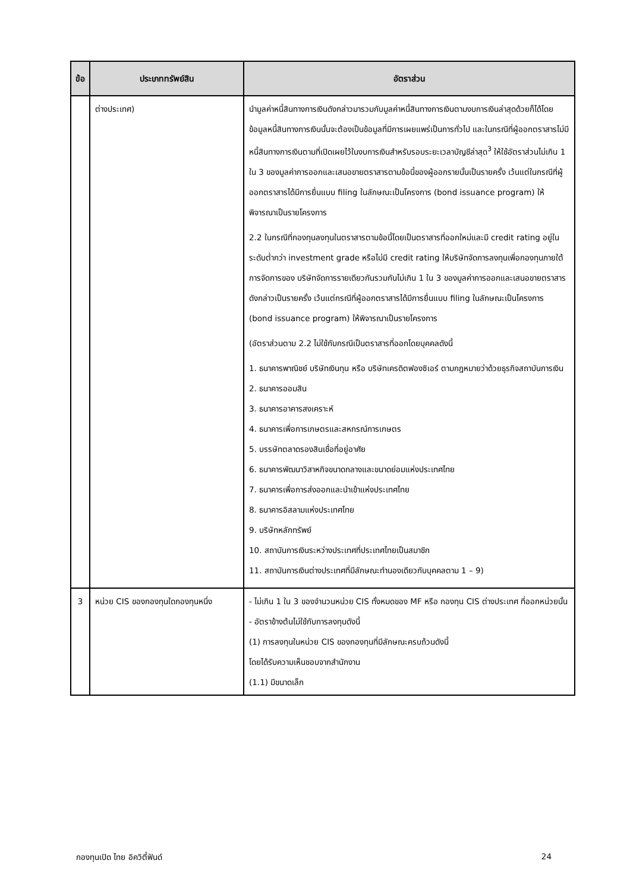| ข้อ | ประเภททรัพย์สิน | อัตราส่วน |
| --- | --- | --- |
| | ต่างประเทศ) | นำมูลค่าหนี้สินทางการเงินดังกล่าวมารวมกับมูลค่าหนี้สินทางการเงินตามงบการเงินล่าสุดด้วยก็ได้โดยข้อมูลหนี้สินทางการเงินนั้นจะต้องเป็นข้อมูลที่มีการเผยแพร่เป็นการทั่วไป และในกรณีที่ผู้ออกตราสารไม่มีหนี้สินทางการเงินตามที่เปิดเผยไว้ในงบการเงินสำหรับรอบระยะเวลาบัญชีล่าสุด<sup>3</sup> ให้ใช้อัตราส่วนไม่เกิน 1 ใน 3 ของมูลค่าการออกและเสนอขายตราสารตามข้อนี้ของผู้ออกรายนั้นเป็นรายครั้ง เว้นแต่ในกรณีที่ผู้ออกตราสารได้มีการยื่นแบบ filing ในลักษณะเป็นโครงการ (bond issuance program) ให้พิจารณาเป็นรายโครงการ 2.2 ในกรณีที่กองทุนลงทุนในตราสารตามข้อนี้โดยเป็นตราสารที่ออกใหม่และมี credit rating อยู่ในระดับต่ำกว่า investment grade หรือไม่มี credit rating ให้บริษัทจัดการลงทุนเพื่อกองทุนภายใต้การจัดการของ บริษัทจัดการรายเดียวกันรวมกันไม่เกิน 1 ใน 3 ของมูลค่าการออกและเสนอขายตราสารดังกล่าวเป็นรายครั้ง เว้นแต่กรณีที่ผู้ออกตราสารได้มีการยื่นแบบ filing ในลักษณะเป็นโครงการ (bond issuance program) ให้พิจารณาเป็นรายโครงการ (อัตราส่วนตาม 2.2 ไม่ใช้กับกรณีเป็นตราสารที่ออกโดยบุคคลดังนี้ 1. ธนาคารพาณิชย์ บริษัทเงินทุน หรือ บริษัทเครดิตฟองซิเอร์ ตามกฎหมายว่าด้วยธุรกิจสถาบันการเงิน 2. ธนาคารออมสิน 3. ธนาคารอาคารสงเคราะห์ 4. ธนาคารเพื่อการเกษตรและสหกรณ์การเกษตร 5. บรรษัทตลาดรองสินเชื่อที่อยู่อาศัย 6. ธนาคารพัฒนาวิสาหกิจขนาดกลางและขนาดย่อมแห่งประเทศไทย 7. ธนาคารเพื่อการส่งออกและนำเข้าแห่งประเทศไทย 8. ธนาคารอิสลามแห่งประเทศไทย 9. บริษัทหลักทรัพย์ 10. สถาบันการเงินระหว่างประเทศที่ประเทศไทยเป็นสมาชิก 11. สถาบันการเงินต่างประเทศที่มีลักษณะทำนองเดียวกับบุคคลตาม 1 – 9) |
| 3 | หน่วย CIS ของกองทุนใดกองทุนหนึ่ง | - ไม่เกิน 1 ใน 3 ของจำนวนหน่วย CIS ทั้งหมดของ MF หรือ กองทุน CIS ต่างประเทศ ที่ออกหน่วยนั้น - อัตราข้างต้นไม่ใช้กับการลงทุนดังนี้ (1) การลงทุนในหน่วย CIS ของกองทุนที่มีลักษณะครบถ้วนดังนี้ โดยได้รับความเห็นชอบจากสำนักงาน (1.1) มีขนาดเล็ก |
กองทุนเปิด ไทย อิควิตี้ฟันด์ 24